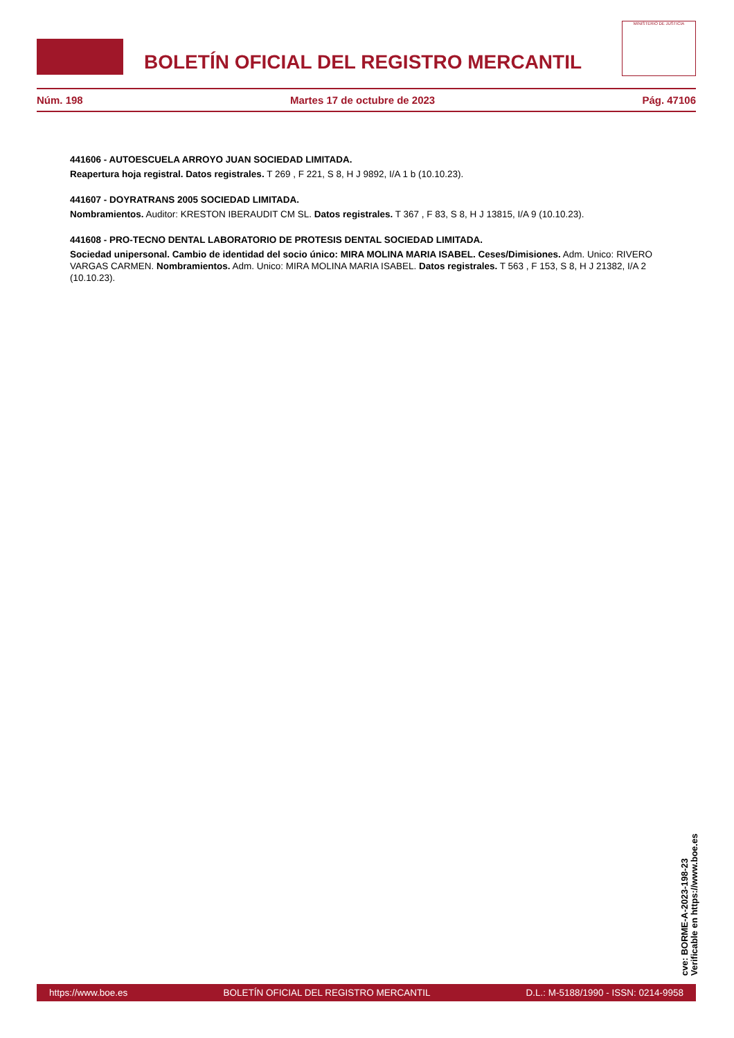BOLETÍN OFICIAL DEL REGISTRO MERCANTIL
MINISTERIO DE JUSTICIA
Núm. 198 Martes 17 de octubre de 2023 Pág. 47106
441606 - AUTOESCUELA ARROYO JUAN SOCIEDAD LIMITADA.
Reapertura hoja registral. Datos registrales. T 269 , F 221, S 8, H J 9892, I/A 1 b (10.10.23).
441607 - DOYRATRANS 2005 SOCIEDAD LIMITADA.
Nombramientos. Auditor: KRESTON IBERAUDIT CM SL. Datos registrales. T 367 , F 83, S 8, H J 13815, I/A 9 (10.10.23).
441608 - PRO-TECNO DENTAL LABORATORIO DE PROTESIS DENTAL SOCIEDAD LIMITADA.
Sociedad unipersonal. Cambio de identidad del socio único: MIRA MOLINA MARIA ISABEL. Ceses/Dimisiones. Adm. Unico: RIVERO VARGAS CARMEN. Nombramientos. Adm. Unico: MIRA MOLINA MARIA ISABEL. Datos registrales. T 563 , F 153, S 8, H J 21382, I/A 2 (10.10.23).
cve: BORME-A-2023-198-23
Verificable en https://www.boe.es
https://www.boe.es BOLETÍN OFICIAL DEL REGISTRO MERCANTIL D.L.: M-5188/1990 - ISSN: 0214-9958